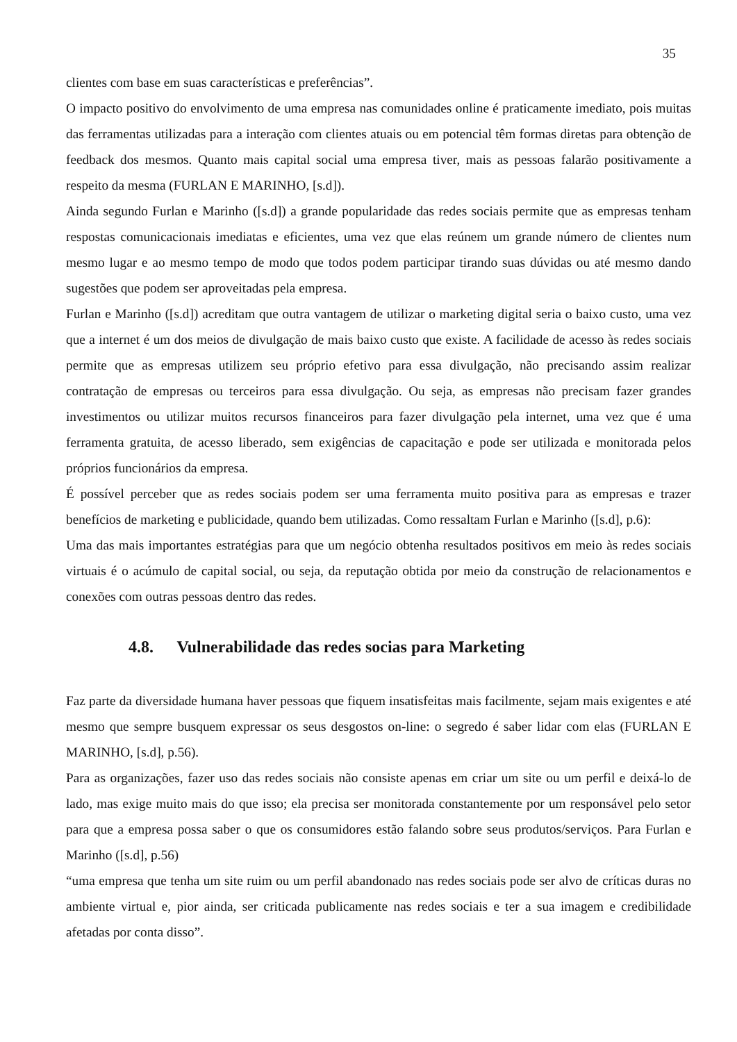35
clientes com base em suas características e preferências”.
O impacto positivo do envolvimento de uma empresa nas comunidades online é praticamente imediato, pois muitas das ferramentas utilizadas para a interação com clientes atuais ou em potencial têm formas diretas para obtenção de feedback dos mesmos. Quanto mais capital social uma empresa tiver, mais as pessoas falarão positivamente a respeito da mesma (FURLAN E MARINHO, [s.d]).
Ainda segundo Furlan e Marinho ([s.d]) a grande popularidade das redes sociais permite que as empresas tenham respostas comunicacionais imediatas e eficientes, uma vez que elas reúnem um grande número de clientes num mesmo lugar e ao mesmo tempo de modo que todos podem participar tirando suas dúvidas ou até mesmo dando sugestões que podem ser aproveitadas pela empresa.
Furlan e Marinho ([s.d]) acreditam que outra vantagem de utilizar o marketing digital seria o baixo custo, uma vez que a internet é um dos meios de divulgação de mais baixo custo que existe. A facilidade de acesso às redes sociais permite que as empresas utilizem seu próprio efetivo para essa divulgação, não precisando assim realizar contratação de empresas ou terceiros para essa divulgação. Ou seja, as empresas não precisam fazer grandes investimentos ou utilizar muitos recursos financeiros para fazer divulgação pela internet, uma vez que é uma ferramenta gratuita, de acesso liberado, sem exigências de capacitação e pode ser utilizada e monitorada pelos próprios funcionários da empresa.
É possível perceber que as redes sociais podem ser uma ferramenta muito positiva para as empresas e trazer benefícios de marketing e publicidade, quando bem utilizadas. Como ressaltam Furlan e Marinho ([s.d], p.6):
Uma das mais importantes estratégias para que um negócio obtenha resultados positivos em meio às redes sociais virtuais é o acúmulo de capital social, ou seja, da reputação obtida por meio da construção de relacionamentos e conexões com outras pessoas dentro das redes.
4.8. Vulnerabilidade das redes socias para Marketing
Faz parte da diversidade humana haver pessoas que fiquem insatisfeitas mais facilmente, sejam mais exigentes e até mesmo que sempre busquem expressar os seus desgostos on-line: o segredo é saber lidar com elas (FURLAN E MARINHO, [s.d], p.56).
Para as organizações, fazer uso das redes sociais não consiste apenas em criar um site ou um perfil e deixá-lo de lado, mas exige muito mais do que isso; ela precisa ser monitorada constantemente por um responsável pelo setor para que a empresa possa saber o que os consumidores estão falando sobre seus produtos/serviços. Para Furlan e Marinho ([s.d], p.56)
“uma empresa que tenha um site ruim ou um perfil abandonado nas redes sociais pode ser alvo de críticas duras no ambiente virtual e, pior ainda, ser criticada publicamente nas redes sociais e ter a sua imagem e credibilidade afetadas por conta disso”.